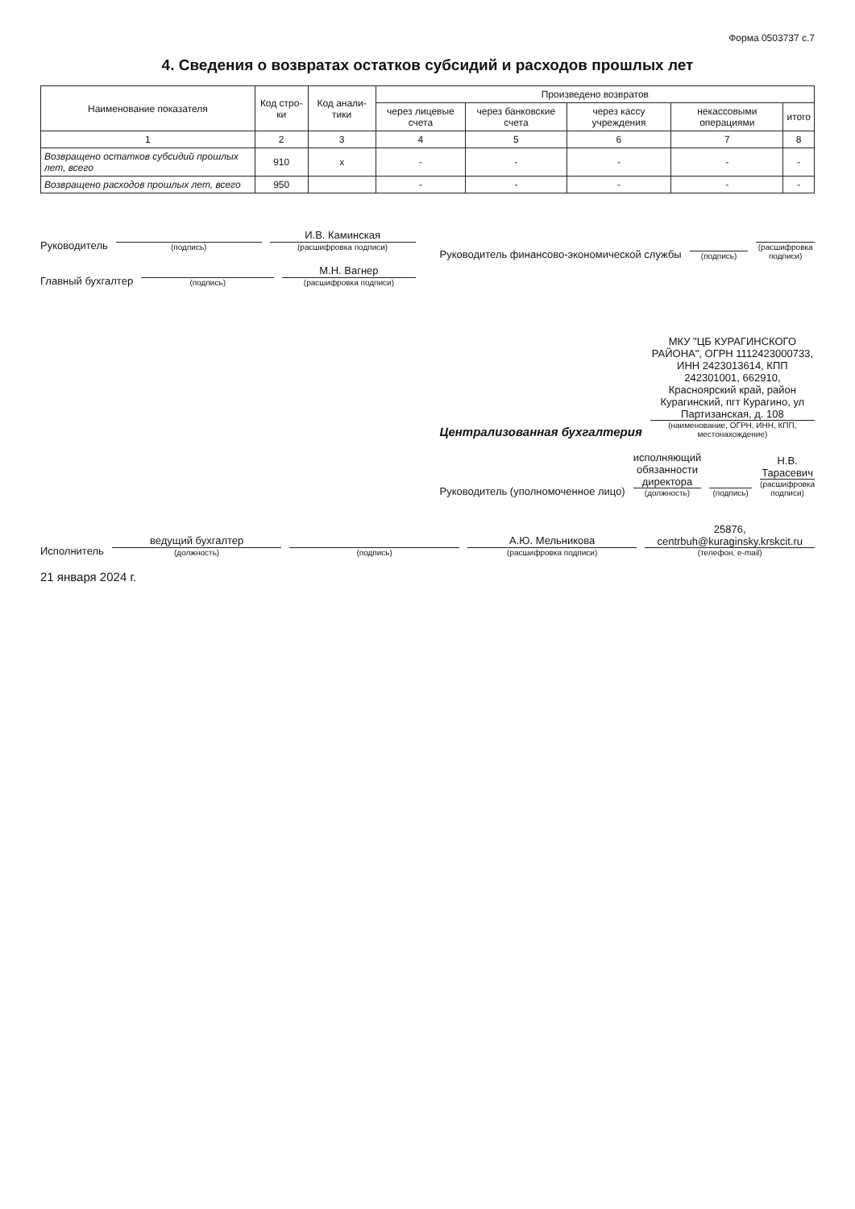Форма 0503737 с.7
4. Сведения о возвратах остатков субсидий и расходов прошлых лет
| Наименование показателя | Код стро-ки | Код анали-тики | Произведено возвратов | | | | |
| --- | --- | --- | --- | --- | --- | --- | --- |
| | | | через лицевые счета | через банковские счета | через кассу учреждения | некассовыми операциями | итого |
| 1 | 2 | 3 | 4 | 5 | 6 | 7 | 8 |
| Возвращено остатков субсидий прошлых лет, всего | 910 | x | - | - | - | - | - |
| Возвращено расходов прошлых лет, всего | 950 | | - | - | - | - | - |
Руководитель
(подпись)
И.В. Каминская
(расшифровка подписи)
Главный бухгалтер
(подпись)
М.Н. Вагнер
(расшифровка подписи)
Руководитель финансово-экономической службы
(подпись)
(расшифровка подписи)
Централизованная бухгалтерия
МКУ "ЦБ КУРАГИНСКОГО РАЙОНА", ОГРН 1112423000733, ИНН 2423013614, КПП 242301001, 662910, Красноярский край, район Курагинский, пгт Курагино, ул Партизанская, д. 108
(наименование, ОГРН, ИНН, КПП, местонахождение)
Руководитель (уполномоченное лицо)
исполняющий обязанности директора
(должность)
(подпись)
Н.В. Тарасевич
(расшифровка подписи)
Исполнитель
ведущий бухгалтер
(должность)
(подпись)
А.Ю. Мельникова
(расшифровка подписи)
25876, centrbuh@kuraginsky.krskcit.ru
(телефон, e-mail)
21 января 2024 г.